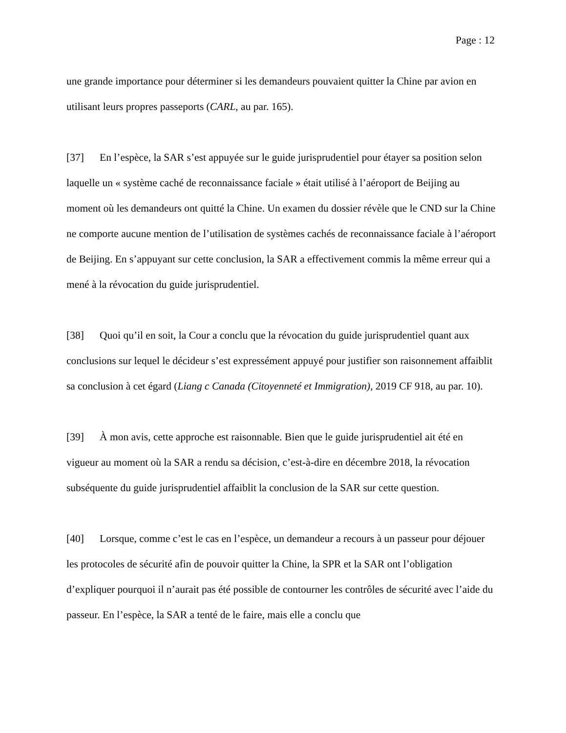Page : 12
une grande importance pour déterminer si les demandeurs pouvaient quitter la Chine par avion en utilisant leurs propres passeports (CARL, au par. 165).
[37] En l’espèce, la SAR s’est appuyée sur le guide jurisprudentiel pour étayer sa position selon laquelle un « système caché de reconnaissance faciale » était utilisé à l’aéroport de Beijing au moment où les demandeurs ont quitté la Chine. Un examen du dossier révèle que le CND sur la Chine ne comporte aucune mention de l’utilisation de systèmes cachés de reconnaissance faciale à l’aéroport de Beijing. En s’appuyant sur cette conclusion, la SAR a effectivement commis la même erreur qui a mené à la révocation du guide jurisprudentiel.
[38] Quoi qu’il en soit, la Cour a conclu que la révocation du guide jurisprudentiel quant aux conclusions sur lequel le décideur s’est expressément appuyé pour justifier son raisonnement affaiblit sa conclusion à cet égard (Liang c Canada (Citoyenneté et Immigration), 2019 CF 918, au par. 10).
[39] À mon avis, cette approche est raisonnable. Bien que le guide jurisprudentiel ait été en vigueur au moment où la SAR a rendu sa décision, c’est-à-dire en décembre 2018, la révocation subséquente du guide jurisprudentiel affaiblit la conclusion de la SAR sur cette question.
[40] Lorsque, comme c’est le cas en l’espèce, un demandeur a recours à un passeur pour déjouer les protocoles de sécurité afin de pouvoir quitter la Chine, la SPR et la SAR ont l’obligation d’expliquer pourquoi il n’aurait pas été possible de contourner les contrôles de sécurité avec l’aide du passeur. En l’espèce, la SAR a tenté de le faire, mais elle a conclu que